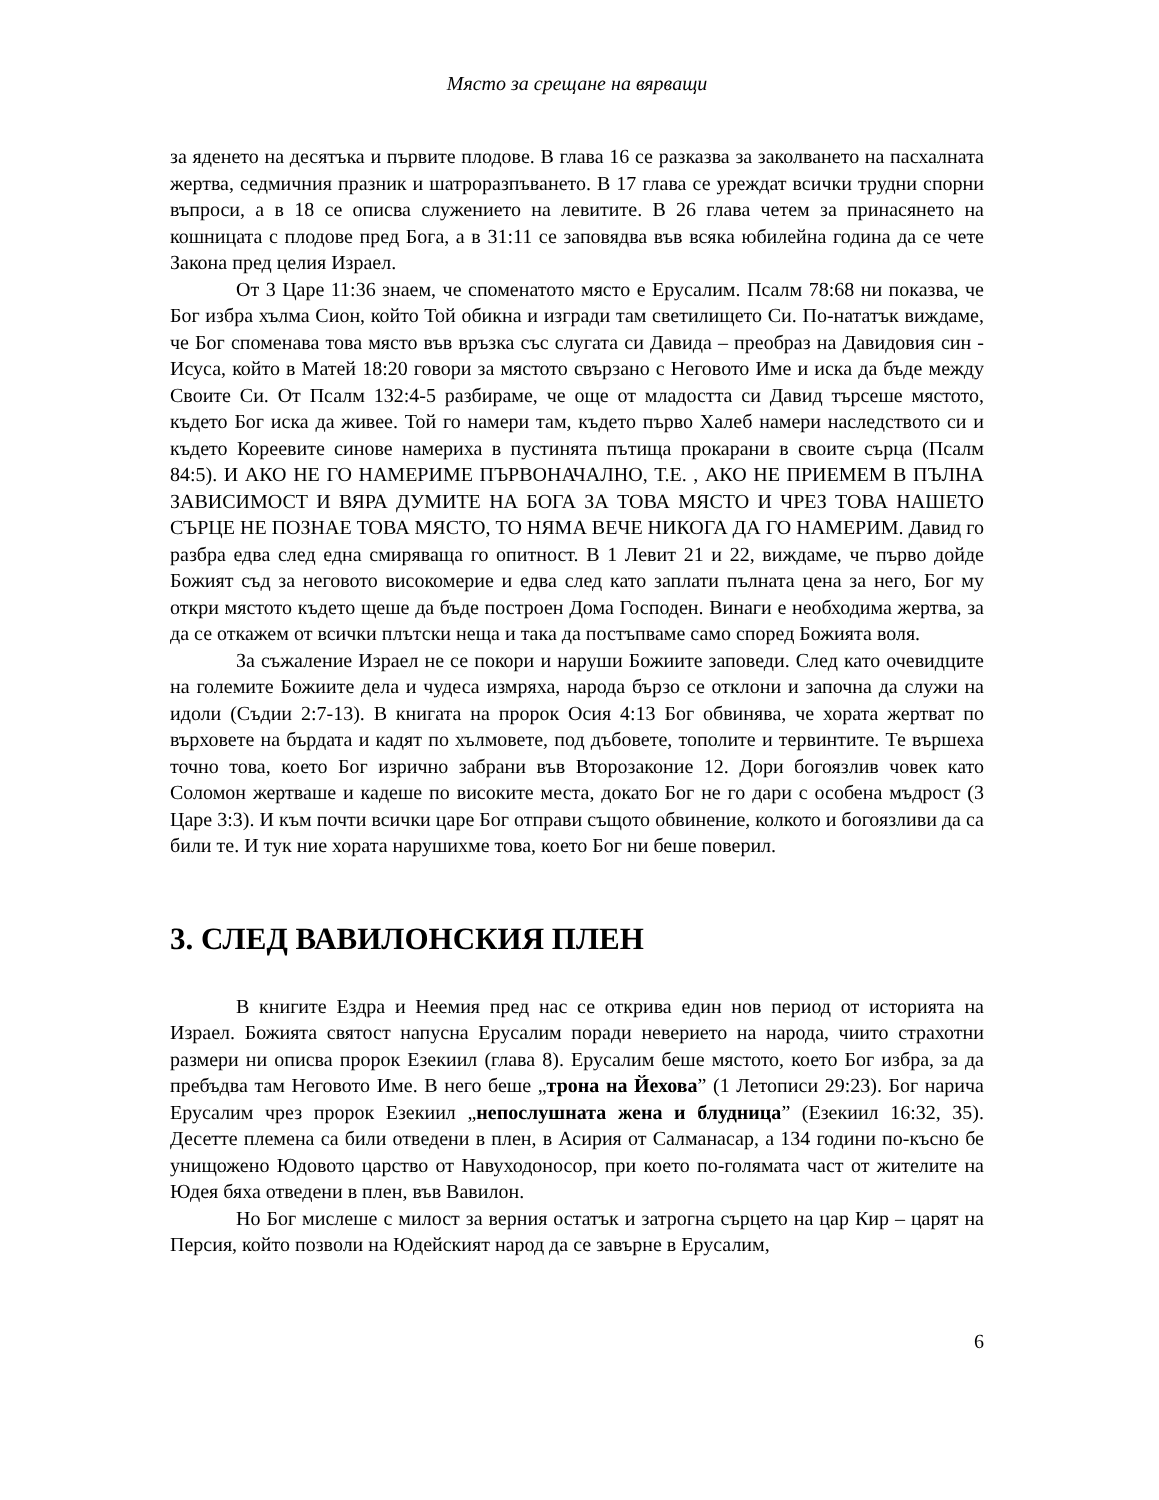Място за срещане на вярващи
за яденето на десятъка и първите плодове. В глава 16 се разказва за заколването на пасхалната жертва, седмичния празник и шатроразпъването. В 17 глава се уреждат всички трудни спорни въпроси, а в 18 се описва служението на левитите. В 26 глава четем за принасянето на кошницата с плодове пред Бога, а в 31:11 се заповядва във всяка юбилейна година да се чете Закона пред целия Израел.
От 3 Царе 11:36 знаем, че споменатото място е Ерусалим. Псалм 78:68 ни показва, че Бог избра хълма Сион, който Той обикна и изгради там светилището Си. По-нататък виждаме, че Бог споменава това място във връзка със слугата си Давида – преобраз на Давидовия син - Исуса, който в Матей 18:20 говори за мястото свързано с Неговото Име и иска да бъде между Своите Си. От Псалм 132:4-5 разбираме, че още от младостта си Давид търсеше мястото, където Бог иска да живее. Той го намери там, където първо Халеб намери наследството си и където Кореевите синове намериха в пустинята пътища прокарани в своите сърца (Псалм 84:5). И АКО НЕ ГО НАМЕРИМЕ ПЪРВОНАЧАЛНО, Т.Е. , АКО НЕ ПРИЕМЕМ В ПЪЛНА ЗАВИСИМОСТ И ВЯРА ДУМИТЕ НА БОГА ЗА ТОВА МЯСТО И ЧРЕЗ ТОВА НАШЕТО СЪРЦЕ НЕ ПОЗНАЕ ТОВА МЯСТО, ТО НЯМА ВЕЧЕ НИКОГА ДА ГО НАМЕРИМ. Давид го разбра едва след една смиряваща го опитност. В 1 Левит 21 и 22, виждаме, че първо дойде Божият съд за неговото високомерие и едва след като заплати пълната цена за него, Бог му откри мястото където щеше да бъде построен Дома Господен. Винаги е необходима жертва, за да се откажем от всички плътски неща и така да постъпваме само според Божията воля.
За съжаление Израел не се покори и наруши Божиите заповеди. След като очевидците на големите Божиите дела и чудеса измряха, народа бързо се отклони и започна да служи на идоли (Съдии 2:7-13). В книгата на пророк Осия 4:13 Бог обвинява, че хората жертват по върховете на бърдата и кадят по хълмовете, под дъбовете, тополите и тервинтите. Те вършеха точно това, което Бог изрично забрани във Второзаконие 12. Дори богоязлив човек като Соломон жертваше и кадеше по високите места, докато Бог не го дари с особена мъдрост (3 Царе 3:3). И към почти всички царе Бог отправи същото обвинение, колкото и богоязливи да са били те. И тук ние хората нарушихме това, което Бог ни беше поверил.
3. СЛЕД ВАВИЛОНСКИЯ ПЛЕН
В книгите Ездра и Неемия пред нас се открива един нов период от историята на Израел. Божията святост напусна Ерусалим поради неверието на народа, чиито страхотни размери ни описва пророк Езекиил (глава 8). Ерусалим беше мястото, което Бог избра, за да пребъдва там Неговото Име. В него беше „трона на Йехова” (1 Летописи 29:23). Бог нарича Ерусалим чрез пророк Езекиил „непослушната жена и блудница” (Езекиил 16:32, 35). Десетте племена са били отведени в плен, в Асирия от Салманасар, а 134 години по-късно бе унищожено Юдовото царство от Навуходоносор, при което по-голямата част от жителите на Юдея бяха отведени в плен, във Вавилон.
Но Бог мислеше с милост за верния остатък и затрогна сърцето на цар Кир – царят на Персия, който позволи на Юдейският народ да се завърне в Ерусалим,
6